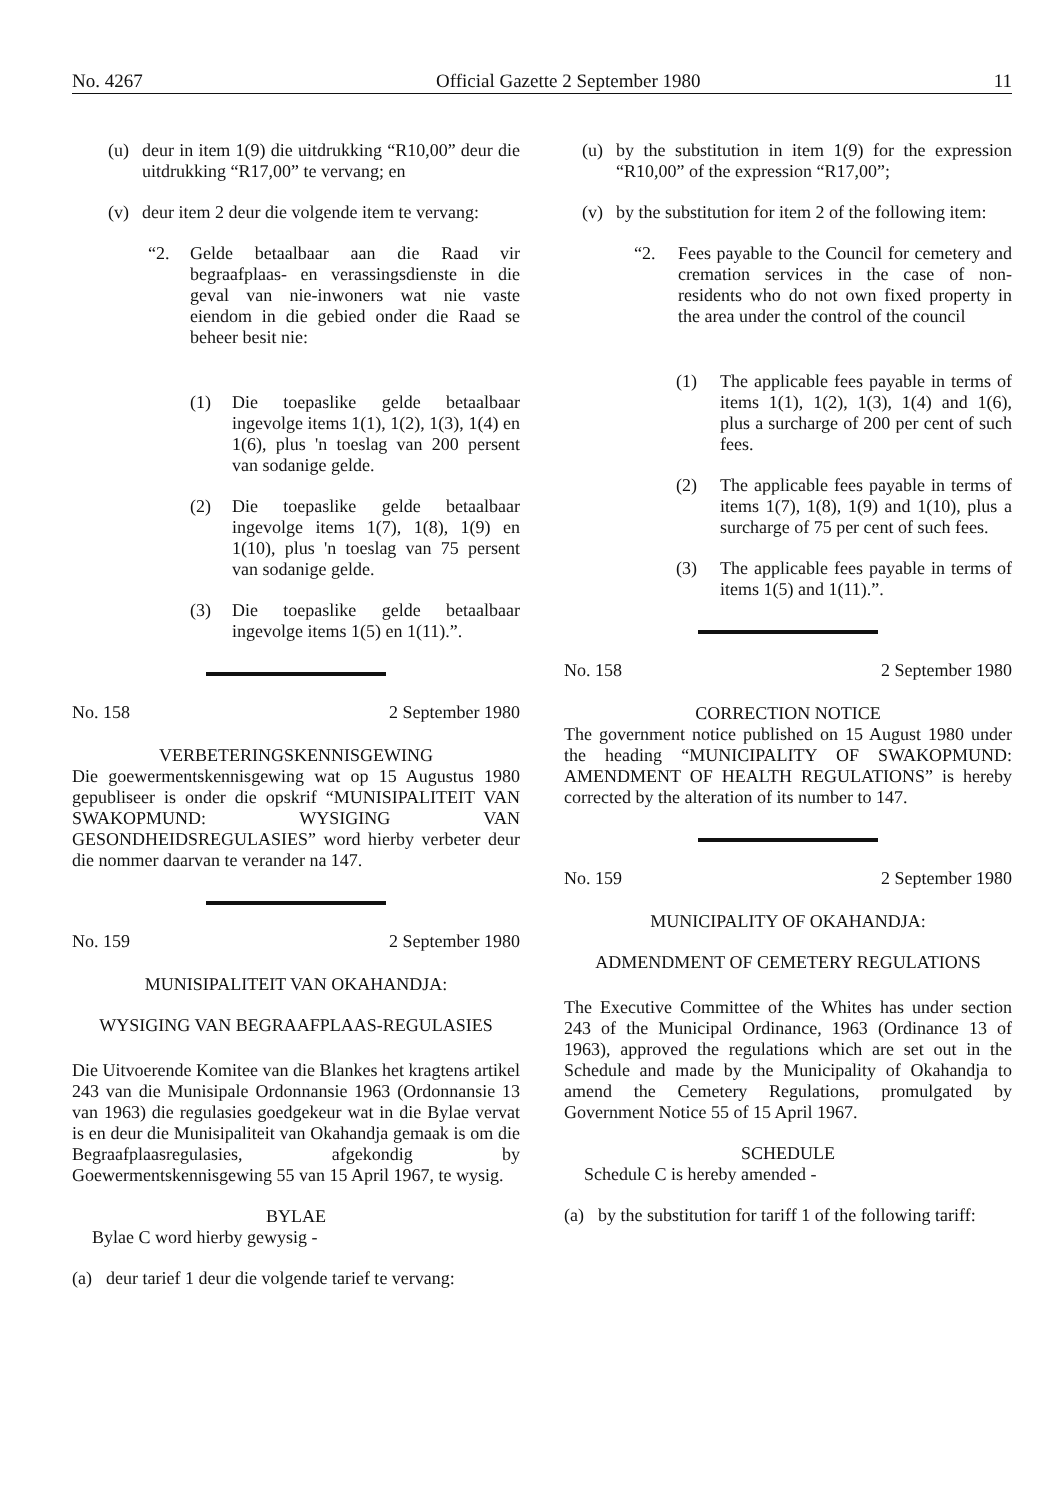No. 4267 Official Gazette 2 September 1980 11
(u) deur in item 1(9) die uitdrukking “R10,00” deur die uitdrukking “R17,00” te vervang; en
(v) deur item 2 deur die volgende item te vervang:
“2. Gelde betaalbaar aan die Raad vir begraafplaas- en verassingsdienste in die geval van nie-inwoners wat nie vaste eiendom in die gebied onder die Raad se beheer besit nie:
(1) Die toepaslike gelde betaalbaar ingevolge items 1(1), 1(2), 1(3), 1(4) en 1(6), plus 'n toeslag van 200 persent van sodanige gelde.
(2) Die toepaslike gelde betaalbaar ingevolge items 1(7), 1(8), 1(9) en 1(10), plus 'n toeslag van 75 persent van sodanige gelde.
(3) Die toepaslike gelde betaalbaar ingevolge items 1(5) en 1(11).”.
No. 158 2 September 1980
VERBETERINGSKENNISGEWING
Die goewermentskennisgewing wat op 15 Augustus 1980 gepubliseer is onder die opskrif “MUNISIPALITEIT VAN SWAKOPMUND: WYSIGING VAN GESONDHEIDSREGULASIES” word hierby verbeter deur die nommer daarvan te verander na 147.
No. 159 2 September 1980
MUNISIPALITEIT VAN OKAHANDJA:
WYSIGING VAN BEGRAAFPLAAS-REGULASIES
Die Uitvoerende Komitee van die Blankes het kragtens artikel 243 van die Munisipale Ordonnansie 1963 (Ordonnansie 13 van 1963) die regulasies goedgekeur wat in die Bylae vervat is en deur die Munisipaliteit van Okahandja gemaak is om die Begraafplaasregulasies, afgekondig by Goewermentskennisgewing 55 van 15 April 1967, te wysig.
BYLAE
Bylae C word hierby gewysig -
(a) deur tarief 1 deur die volgende tarief te vervang:
(u) by the substitution in item 1(9) for the expression “R10,00” of the expression “R17,00”;
(v) by the substitution for item 2 of the following item:
“2. Fees payable to the Council for cemetery and cremation services in the case of non-residents who do not own fixed property in the area under the control of the council
(1) The applicable fees payable in terms of items 1(1), 1(2), 1(3), 1(4) and 1(6), plus a surcharge of 200 per cent of such fees.
(2) The applicable fees payable in terms of items 1(7), 1(8), 1(9) and 1(10), plus a surcharge of 75 per cent of such fees.
(3) The applicable fees payable in terms of items 1(5) and 1(11).”.
No. 158 2 September 1980
CORRECTION NOTICE
The government notice published on 15 August 1980 under the heading “MUNICIPALITY OF SWAKOPMUND: AMENDMENT OF HEALTH REGULATIONS” is hereby corrected by the alteration of its number to 147.
No. 159 2 September 1980
MUNICIPALITY OF OKAHANDJA:
ADMENDMENT OF CEMETERY REGULATIONS
The Executive Committee of the Whites has under section 243 of the Municipal Ordinance, 1963 (Ordinance 13 of 1963), approved the regulations which are set out in the Schedule and made by the Municipality of Okahandja to amend the Cemetery Regulations, promulgated by Government Notice 55 of 15 April 1967.
SCHEDULE
Schedule C is hereby amended -
(a) by the substitution for tariff 1 of the following tariff: